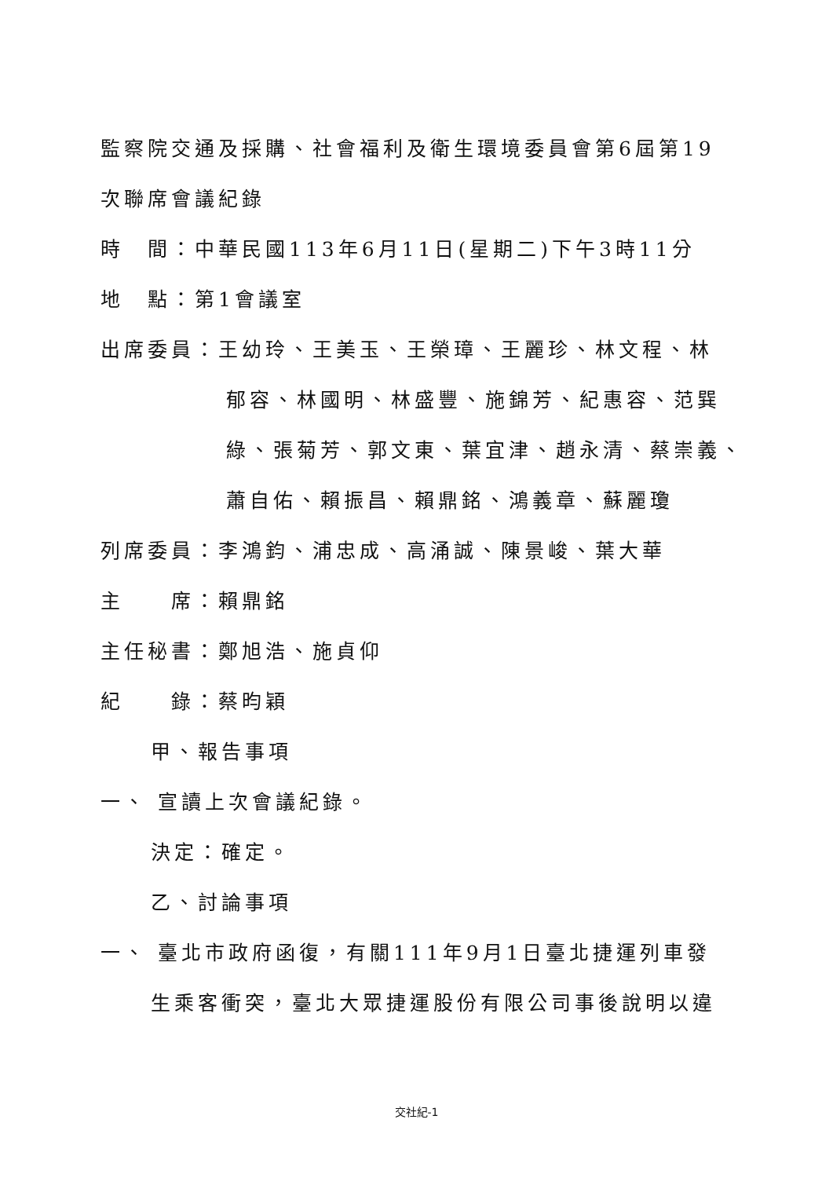監察院交通及採購、社會福利及衛生環境委員會第6屆第19
次聯席會議紀錄
時　間：中華民國113年6月11日(星期二)下午3時11分
地　點：第1會議室
出席委員：王幼玲、王美玉、王榮璋、王麗珍、林文程、林
郁容、林國明、林盛豐、施錦芳、紀惠容、范巽
綠、張菊芳、郭文東、葉宜津、趙永清、蔡崇義、
蕭自佑、賴振昌、賴鼎銘、鴻義章、蘇麗瓊
列席委員：李鴻鈞、浦忠成、高涌誠、陳景峻、葉大華
主　　席：賴鼎銘
主任秘書：鄭旭浩、施貞仰
紀　　錄：蔡昀穎
甲、報告事項
一、 宣讀上次會議紀錄。
決定：確定。
乙、討論事項
一、 臺北市政府函復，有關111年9月1日臺北捷運列車發
生乘客衝突，臺北大眾捷運股份有限公司事後說明以違
交社紀-1